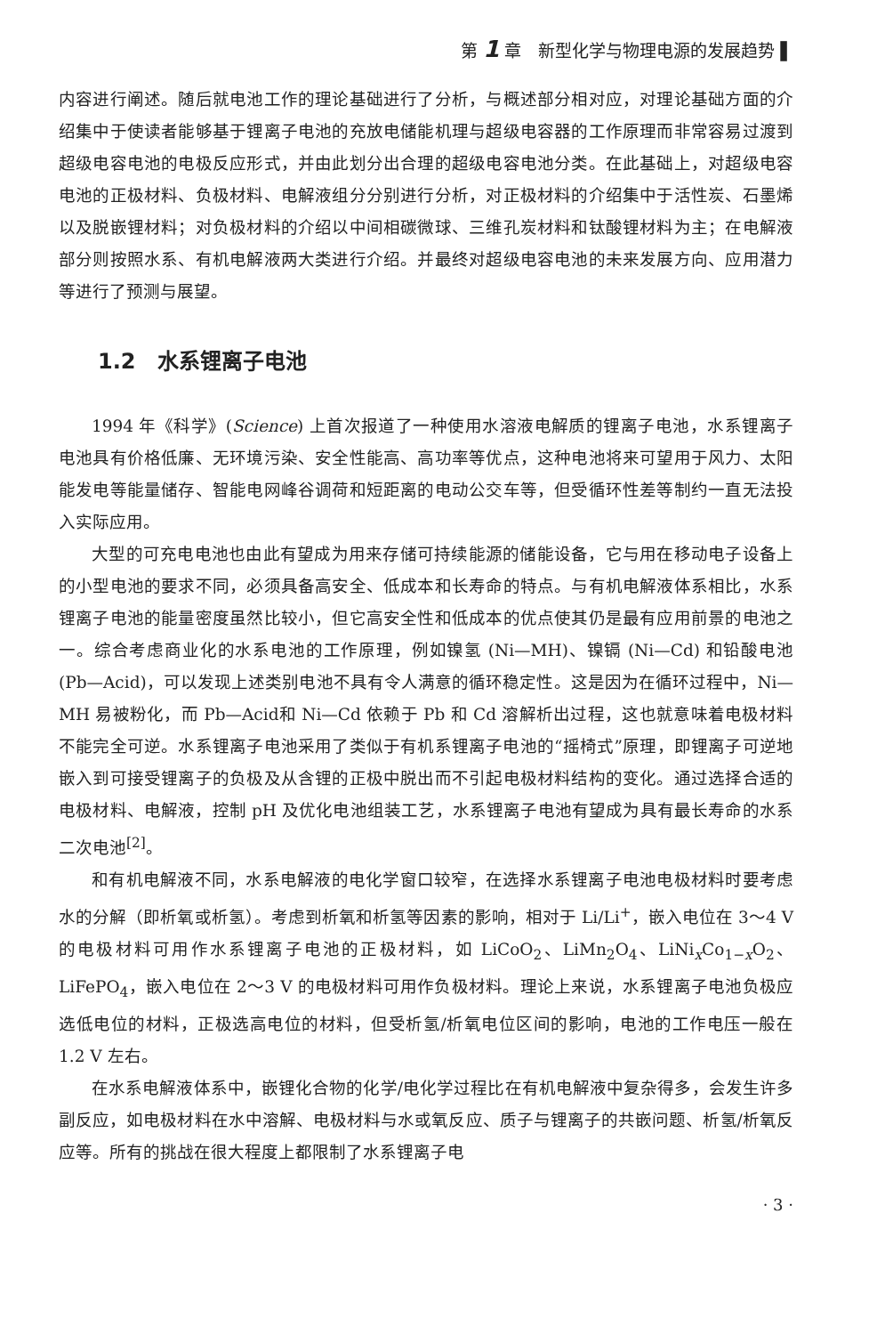第 1 章　新型化学与物理电源的发展趋势 ▌
内容进行阐述。随后就电池工作的理论基础进行了分析，与概述部分相对应，对理论基础方面的介绍集中于使读者能够基于锂离子电池的充放电储能机理与超级电容器的工作原理而非常容易过渡到超级电容电池的电极反应形式，并由此划分出合理的超级电容电池分类。在此基础上，对超级电容电池的正极材料、负极材料、电解液组分分别进行分析，对正极材料的介绍集中于活性炭、石墨烯以及脱嵌锂材料；对负极材料的介绍以中间相碳微球、三维孔炭材料和钛酸锂材料为主；在电解液部分则按照水系、有机电解液两大类进行介绍。并最终对超级电容电池的未来发展方向、应用潜力等进行了预测与展望。
1.2　水系锂离子电池
1994 年《科学》(Science) 上首次报道了一种使用水溶液电解质的锂离子电池，水系锂离子电池具有价格低廉、无环境污染、安全性能高、高功率等优点，这种电池将来可望用于风力、太阳能发电等能量储存、智能电网峰谷调荷和短距离的电动公交车等，但受循环性差等制约一直无法投入实际应用。
大型的可充电电池也由此有望成为用来存储可持续能源的储能设备，它与用在移动电子设备上的小型电池的要求不同，必须具备高安全、低成本和长寿命的特点。与有机电解液体系相比，水系锂离子电池的能量密度虽然比较小，但它高安全性和低成本的优点使其仍是最有应用前景的电池之一。综合考虑商业化的水系电池的工作原理，例如镍氢 (Ni—MH)、镍镉 (Ni—Cd) 和铅酸电池 (Pb—Acid)，可以发现上述类别电池不具有令人满意的循环稳定性。这是因为在循环过程中，Ni—MH 易被粉化，而 Pb—Acid和 Ni—Cd 依赖于 Pb 和 Cd 溶解析出过程，这也就意味着电极材料不能完全可逆。水系锂离子电池采用了类似于有机系锂离子电池的“摇椅式”原理，即锂离子可逆地嵌入到可接受锂离子的负极及从含锂的正极中脱出而不引起电极材料结构的变化。通过选择合适的电极材料、电解液，控制 pH 及优化电池组装工艺，水系锂离子电池有望成为具有最长寿命的水系二次电池<sup>[2]</sup>。
和有机电解液不同，水系电解液的电化学窗口较窄，在选择水系锂离子电池电极材料时要考虑水的分解（即析氧或析氢）。考虑到析氧和析氢等因素的影响，相对于 Li/Li<sup>+</sup>，嵌入电位在 3～4 V 的电极材料可用作水系锂离子电池的正极材料，如 LiCoO<sub>2</sub>、LiMn<sub>2</sub>O<sub>4</sub>、LiNi<sub>x</sub>Co<sub>1−x</sub>O<sub>2</sub>、LiFePO<sub>4</sub>，嵌入电位在 2～3 V 的电极材料可用作负极材料。理论上来说，水系锂离子电池负极应选低电位的材料，正极选高电位的材料，但受析氢/析氧电位区间的影响，电池的工作电压一般在 1.2 V 左右。
在水系电解液体系中，嵌锂化合物的化学/电化学过程比在有机电解液中复杂得多，会发生许多副反应，如电极材料在水中溶解、电极材料与水或氧反应、质子与锂离子的共嵌问题、析氢/析氧反应等。所有的挑战在很大程度上都限制了水系锂离子电
· 3 ·